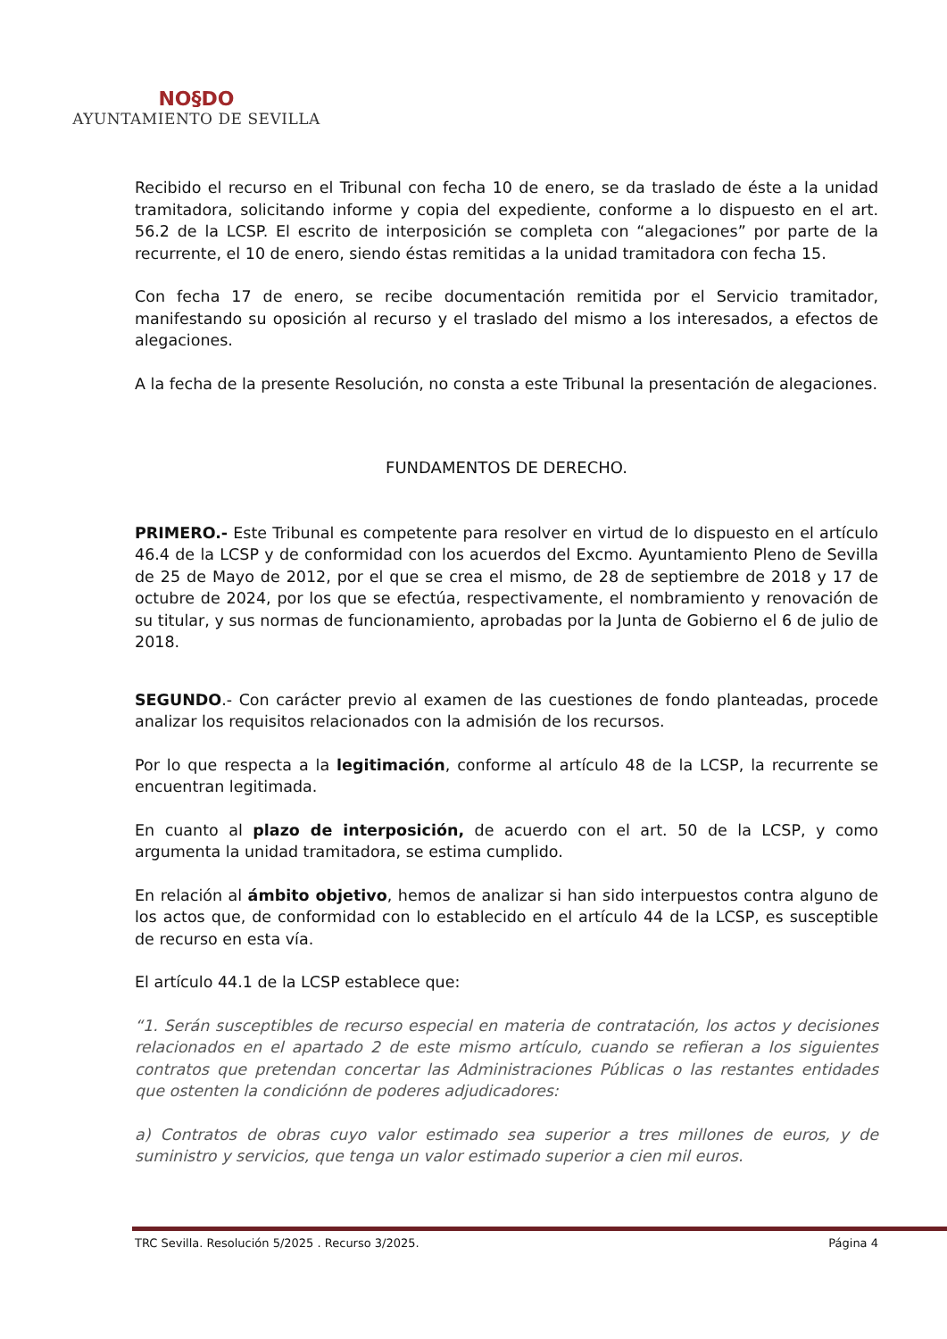NO§DO
AYUNTAMIENTO DE SEVILLA
Recibido el recurso en el Tribunal con fecha 10 de enero, se da traslado de éste a la unidad tramitadora, solicitando informe y copia del expediente, conforme a lo dispuesto en el art. 56.2 de la LCSP. El escrito de interposición se completa con “alegaciones” por parte de la recurrente, el 10 de enero, siendo éstas remitidas a la unidad tramitadora con fecha 15.
Con fecha 17 de enero, se recibe documentación remitida por el Servicio tramitador, manifestando su oposición al recurso y el traslado del mismo a los interesados, a efectos de alegaciones.
A la fecha de la presente Resolución, no consta a este Tribunal la presentación de alegaciones.
FUNDAMENTOS DE DERECHO.
PRIMERO.- Este Tribunal es competente para resolver en virtud de lo dispuesto en el artículo 46.4 de la LCSP y de conformidad con los acuerdos del Excmo. Ayuntamiento Pleno de Sevilla de 25 de Mayo de 2012, por el que se crea el mismo, de 28 de septiembre de 2018 y 17 de octubre de 2024, por los que se efectúa, respectivamente, el nombramiento y renovación de su titular, y sus normas de funcionamiento, aprobadas por la Junta de Gobierno el 6 de julio de 2018.
SEGUNDO.- Con carácter previo al examen de las cuestiones de fondo planteadas, procede analizar los requisitos relacionados con la admisión de los recursos.
Por lo que respecta a la legitimación, conforme al artículo 48 de la LCSP, la recurrente se encuentran legitimada.
En cuanto al plazo de interposición, de acuerdo con el art. 50 de la LCSP, y como argumenta la unidad tramitadora, se estima cumplido.
En relación al ámbito objetivo, hemos de analizar si han sido interpuestos contra alguno de los actos que, de conformidad con lo establecido en el artículo 44 de la LCSP, es susceptible de recurso en esta vía.
El artículo 44.1 de la LCSP establece que:
“1. Serán susceptibles de recurso especial en materia de contratación, los actos y decisiones relacionados en el apartado 2 de este mismo artículo, cuando se refieran a los siguientes contratos que pretendan concertar las Administraciones Públicas o las restantes entidades que ostenten la condiciónn de poderes adjudicadores:
a) Contratos de obras cuyo valor estimado sea superior a tres millones de euros, y de suministro y servicios, que tenga un valor estimado superior a cien mil euros.
TRC Sevilla. Resolución 5/2025 . Recurso 3/2025. Página 4